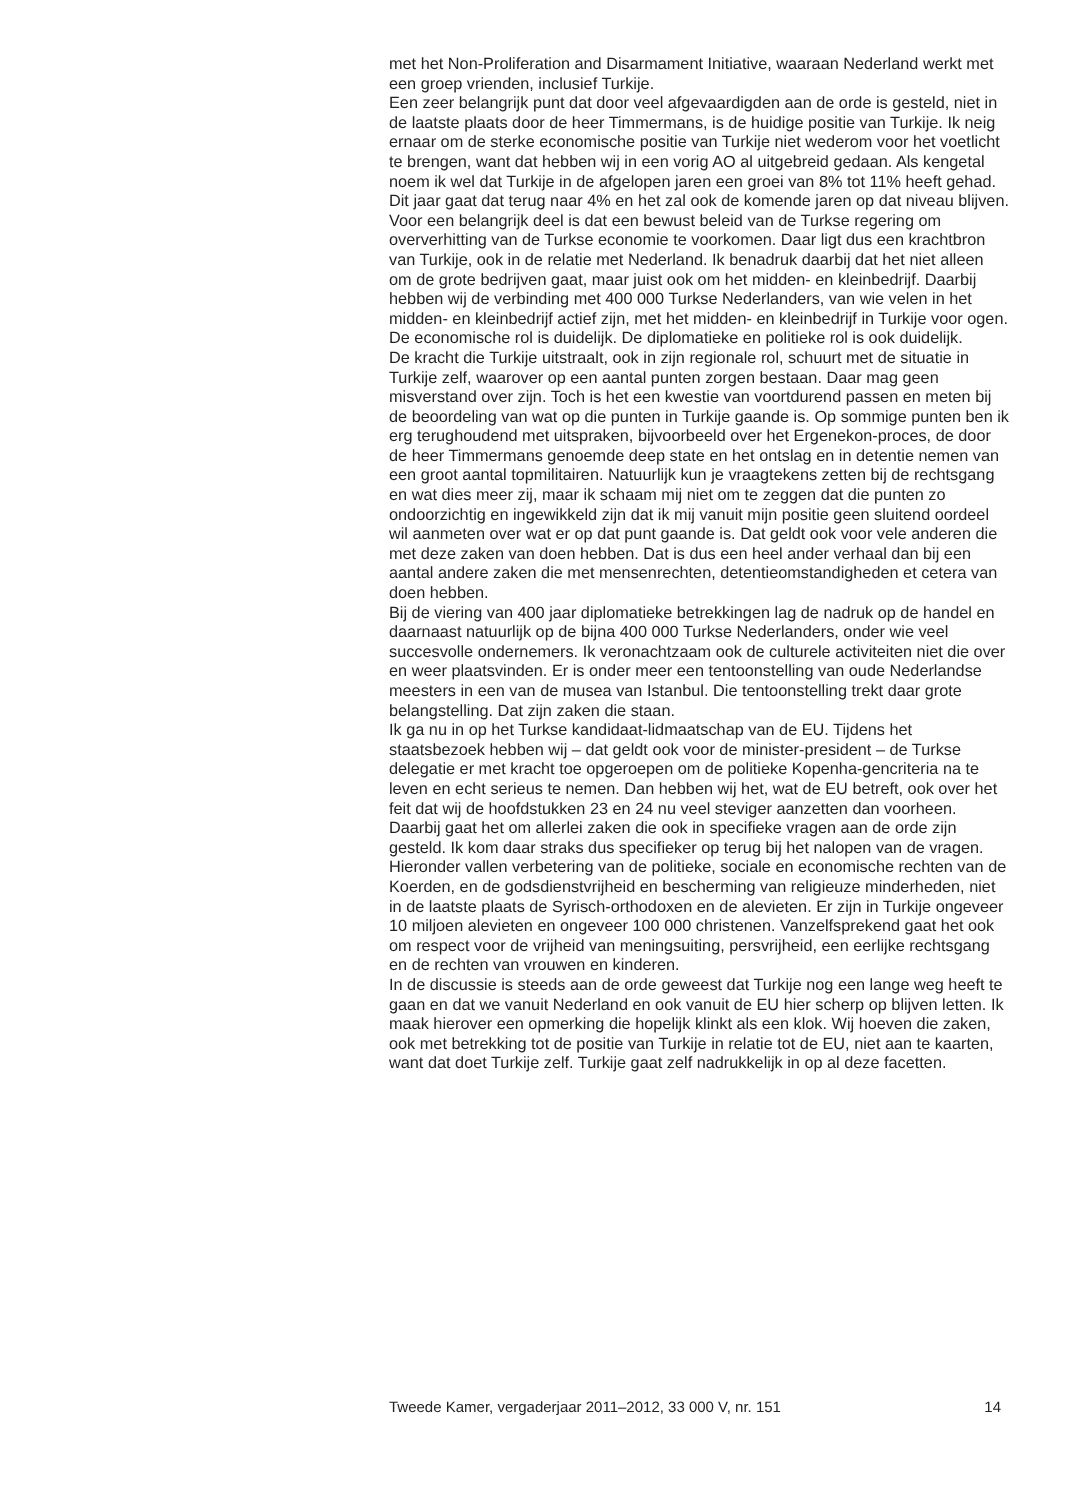met het Non-Proliferation and Disarmament Initiative, waaraan Nederland werkt met een groep vrienden, inclusief Turkije.
Een zeer belangrijk punt dat door veel afgevaardigden aan de orde is gesteld, niet in de laatste plaats door de heer Timmermans, is de huidige positie van Turkije. Ik neig ernaar om de sterke economische positie van Turkije niet wederom voor het voetlicht te brengen, want dat hebben wij in een vorig AO al uitgebreid gedaan. Als kengetal noem ik wel dat Turkije in de afgelopen jaren een groei van 8% tot 11% heeft gehad. Dit jaar gaat dat terug naar 4% en het zal ook de komende jaren op dat niveau blijven. Voor een belangrijk deel is dat een bewust beleid van de Turkse regering om oververhitting van de Turkse economie te voorkomen. Daar ligt dus een krachtbron van Turkije, ook in de relatie met Nederland. Ik benadruk daarbij dat het niet alleen om de grote bedrijven gaat, maar juist ook om het midden- en kleinbedrijf. Daarbij hebben wij de verbinding met 400 000 Turkse Nederlanders, van wie velen in het midden- en kleinbedrijf actief zijn, met het midden- en kleinbedrijf in Turkije voor ogen. De economische rol is duidelijk. De diplomatieke en politieke rol is ook duidelijk.
De kracht die Turkije uitstraalt, ook in zijn regionale rol, schuurt met de situatie in Turkije zelf, waarover op een aantal punten zorgen bestaan. Daar mag geen misverstand over zijn. Toch is het een kwestie van voortdurend passen en meten bij de beoordeling van wat op die punten in Turkije gaande is. Op sommige punten ben ik erg terughoudend met uitspraken, bijvoorbeeld over het Ergenekon-proces, de door de heer Timmermans genoemde deep state en het ontslag en in detentie nemen van een groot aantal topmilitairen. Natuurlijk kun je vraagtekens zetten bij de rechtsgang en wat dies meer zij, maar ik schaam mij niet om te zeggen dat die punten zo ondoorzichtig en ingewikkeld zijn dat ik mij vanuit mijn positie geen sluitend oordeel wil aanmeten over wat er op dat punt gaande is. Dat geldt ook voor vele anderen die met deze zaken van doen hebben. Dat is dus een heel ander verhaal dan bij een aantal andere zaken die met mensenrechten, detentieomstandigheden et cetera van doen hebben.
Bij de viering van 400 jaar diplomatieke betrekkingen lag de nadruk op de handel en daarnaast natuurlijk op de bijna 400 000 Turkse Nederlanders, onder wie veel succesvolle ondernemers. Ik veronachtzaam ook de culturele activiteiten niet die over en weer plaatsvinden. Er is onder meer een tentoonstelling van oude Nederlandse meesters in een van de musea van Istanbul. Die tentoonstelling trekt daar grote belangstelling. Dat zijn zaken die staan.
Ik ga nu in op het Turkse kandidaat-lidmaatschap van de EU. Tijdens het staatsbezoek hebben wij – dat geldt ook voor de minister-president – de Turkse delegatie er met kracht toe opgeroepen om de politieke Kopenha-gencriteria na te leven en echt serieus te nemen. Dan hebben wij het, wat de EU betreft, ook over het feit dat wij de hoofdstukken 23 en 24 nu veel steviger aanzetten dan voorheen. Daarbij gaat het om allerlei zaken die ook in specifieke vragen aan de orde zijn gesteld. Ik kom daar straks dus specifieker op terug bij het nalopen van de vragen. Hieronder vallen verbetering van de politieke, sociale en economische rechten van de Koerden, en de godsdienstvrijheid en bescherming van religieuze minderheden, niet in de laatste plaats de Syrisch-orthodoxen en de alevieten. Er zijn in Turkije ongeveer 10 miljoen alevieten en ongeveer 100 000 christenen. Vanzelfsprekend gaat het ook om respect voor de vrijheid van meningsuiting, persvrijheid, een eerlijke rechtsgang en de rechten van vrouwen en kinderen.
In de discussie is steeds aan de orde geweest dat Turkije nog een lange weg heeft te gaan en dat we vanuit Nederland en ook vanuit de EU hier scherp op blijven letten. Ik maak hierover een opmerking die hopelijk klinkt als een klok. Wij hoeven die zaken, ook met betrekking tot de positie van Turkije in relatie tot de EU, niet aan te kaarten, want dat doet Turkije zelf. Turkije gaat zelf nadrukkelijk in op al deze facetten.
Tweede Kamer, vergaderjaar 2011–2012, 33 000 V, nr. 151 14